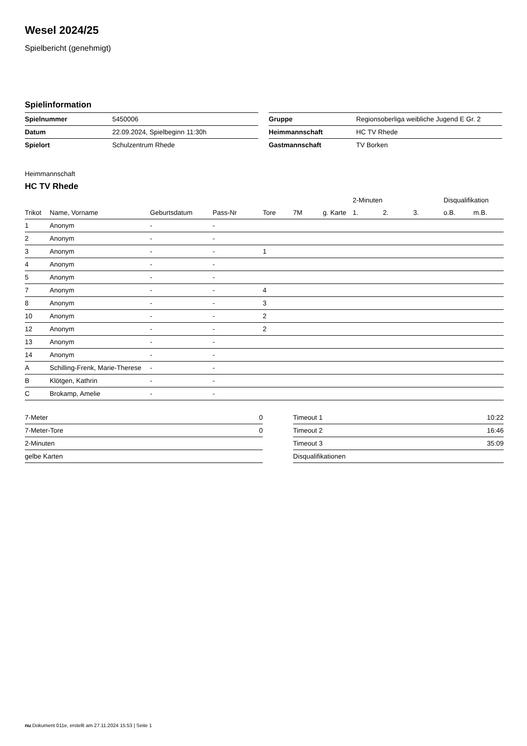Wesel 2024/25
Spielbericht (genehmigt)
Spielinformation
| Spielnummer | 5450006 |
| Datum | 22.09.2024, Spielbeginn 11:30h |
| Spielort | Schulzentrum Rhede |
| Gruppe | Regionsoberliga weibliche Jugend E Gr. 2 |
| Heimmannschaft | HC TV Rhede |
| Gastmannschaft | TV Borken |
Heimmannschaft
HC TV Rhede
| | | | | | | | 2-Minuten | | | Disqualifikation | |
| --- | --- | --- | --- | --- | --- | --- | --- | --- | --- | --- | --- |
| Trikot | Name, Vorname | Geburtsdatum | Pass-Nr | Tore | 7M | g. Karte | 1. | 2. | 3. | o.B. | m.B. |
| 1 | Anonym | - | - | | | | | | | | |
| 2 | Anonym | - | - | | | | | | | | |
| 3 | Anonym | - | - | 1 | | | | | | | |
| 4 | Anonym | - | - | | | | | | | | |
| 5 | Anonym | - | - | | | | | | | | |
| 7 | Anonym | - | - | 4 | | | | | | | |
| 8 | Anonym | - | - | 3 | | | | | | | |
| 10 | Anonym | - | - | 2 | | | | | | | |
| 12 | Anonym | - | - | 2 | | | | | | | |
| 13 | Anonym | - | - | | | | | | | | |
| 14 | Anonym | - | - | | | | | | | | |
| A | Schilling-Frenk, Marie-Therese | - | - | | | | | | | | |
| B | Klötgen, Kathrin | - | - | | | | | | | | |
| C | Brokamp, Amelie | - | - | | | | | | | | |
| 7-Meter | 0 |
| 7-Meter-Tore | 0 |
| 2-Minuten | |
| gelbe Karten | |
| Timeout 1 | 10:22 |
| Timeout 2 | 16:46 |
| Timeout 3 | 35:09 |
| Disqualifikationen | |
nu.Dokument 011e, erstellt am 27.11.2024 15:53 | Seite 1